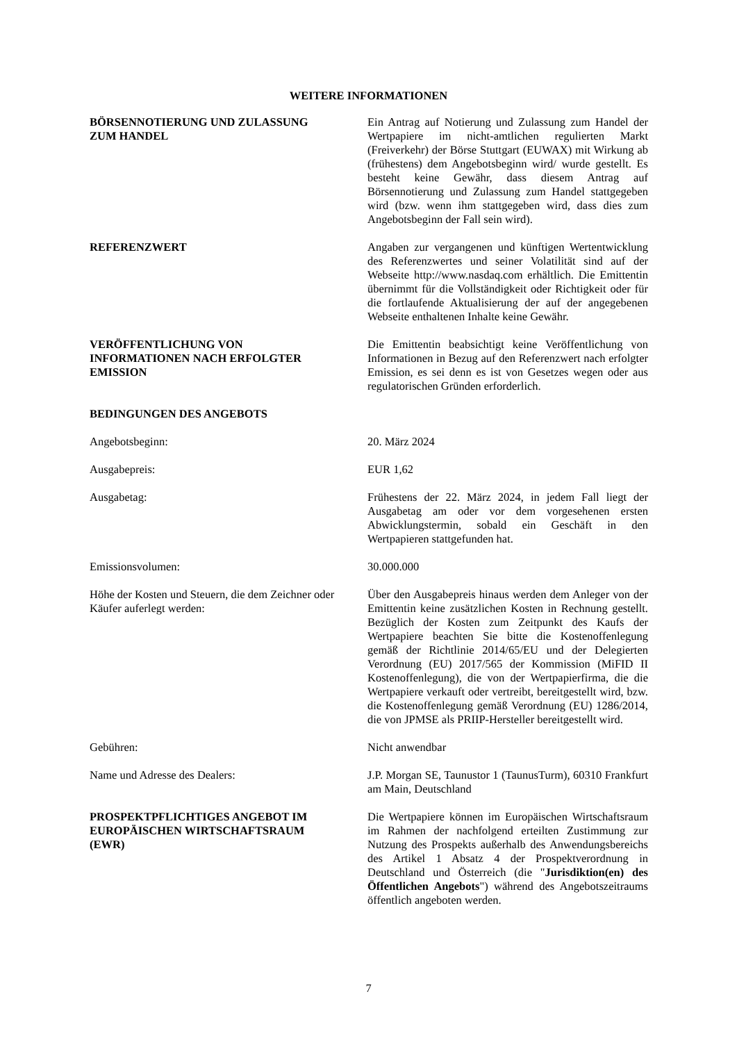WEITERE INFORMATIONEN
BÖRSENNOTIERUNG UND ZULASSUNG
ZUM HANDEL
Ein Antrag auf Notierung und Zulassung zum Handel der Wertpapiere im nicht-amtlichen regulierten Markt (Freiverkehr) der Börse Stuttgart (EUWAX) mit Wirkung ab (frühestens) dem Angebotsbeginn wird/ wurde gestellt. Es besteht keine Gewähr, dass diesem Antrag auf Börsennotierung und Zulassung zum Handel stattgegeben wird (bzw. wenn ihm stattgegeben wird, dass dies zum Angebotsbeginn der Fall sein wird).
REFERENZWERT Angaben zur vergangenen und künftigen Wertentwicklung des Referenzwertes und seiner Volatilität sind auf der Webseite http://www.nasdaq.com erhältlich. Die Emittentin übernimmt für die Vollständigkeit oder Richtigkeit oder für die fortlaufende Aktualisierung der auf der angegebenen Webseite enthaltenen Inhalte keine Gewähr.
VERÖFFENTLICHUNG VON
INFORMATIONEN NACH ERFOLGTER
EMISSION
Die Emittentin beabsichtigt keine Veröffentlichung von Informationen in Bezug auf den Referenzwert nach erfolgter Emission, es sei denn es ist von Gesetzes wegen oder aus regulatorischen Gründen erforderlich.
BEDINGUNGEN DES ANGEBOTS
Angebotsbeginn: 20. März 2024
Ausgabepreis: EUR 1,62
Ausgabetag: Frühestens der 22. März 2024, in jedem Fall liegt der Ausgabetag am oder vor dem vorgesehenen ersten Abwicklungstermin, sobald ein Geschäft in den Wertpapieren stattgefunden hat.
Emissionsvolumen: 30.000.000
Höhe der Kosten und Steuern, die dem Zeichner oder Käufer auferlegt werden:
Über den Ausgabepreis hinaus werden dem Anleger von der Emittentin keine zusätzlichen Kosten in Rechnung gestellt. Bezüglich der Kosten zum Zeitpunkt des Kaufs der Wertpapiere beachten Sie bitte die Kostenoffenlegung gemäß der Richtlinie 2014/65/EU und der Delegierten Verordnung (EU) 2017/565 der Kommission (MiFID II Kostenoffenlegung), die von der Wertpapierfirma, die die Wertpapiere verkauft oder vertreibt, bereitgestellt wird, bzw. die Kostenoffenlegung gemäß Verordnung (EU) 1286/2014, die von JPMSE als PRIIP-Hersteller bereitgestellt wird.
Gebühren: Nicht anwendbar
Name und Adresse des Dealers: J.P. Morgan SE, Taunustor 1 (TaunusTurm), 60310 Frankfurt am Main, Deutschland
PROSPEKTPFLICHTIGES ANGEBOT IM
EUROPÄISCHEN WIRTSCHAFTSRAUM
(EWR)
Die Wertpapiere können im Europäischen Wirtschaftsraum im Rahmen der nachfolgend erteilten Zustimmung zur Nutzung des Prospekts außerhalb des Anwendungsbereichs des Artikel 1 Absatz 4 der Prospektverordnung in Deutschland und Österreich (die "Jurisdiktion(en) des Öffentlichen Angebots") während des Angebotszeitraums öffentlich angeboten werden.
7